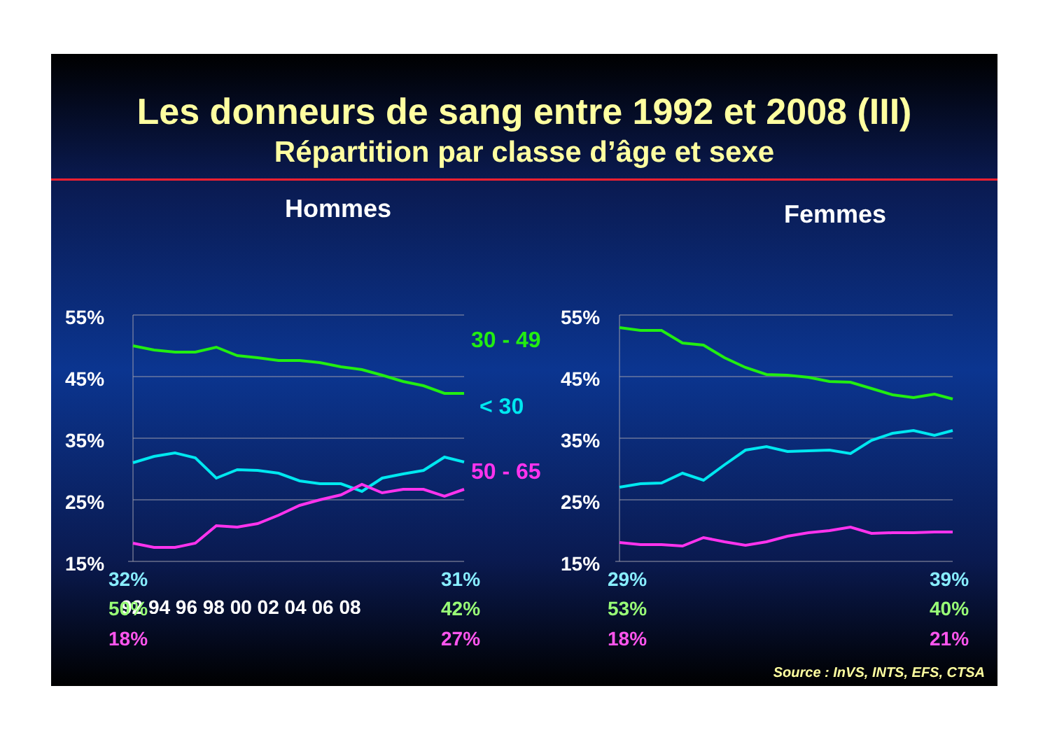Les donneurs de sang entre 1992 et 2008 (III)
Répartition par classe d’âge et sexe
55%
45%
35%
25%
15%
55%
45%
35%
25%
15%
92 94 96 98 00 02 04 06 08
Hommes Femmes
30 - 49
< 30
50 - 65
32% 31%
50% 42%
18% 27%
29% 39%
53% 40%
18% 21%
Source : InVS, INTS, EFS, CTSA